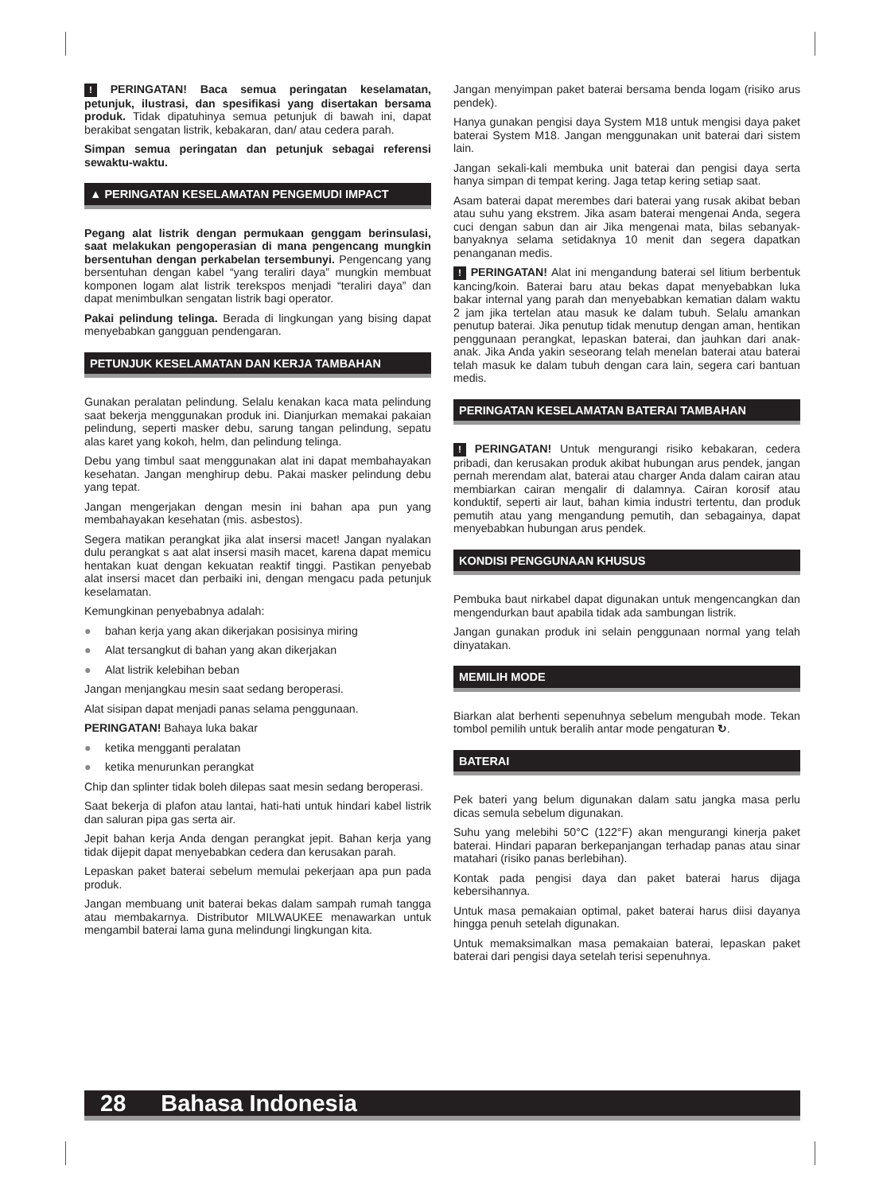! PERINGATAN! Baca semua peringatan keselamatan, petunjuk, ilustrasi, dan spesifikasi yang disertakan bersama produk. Tidak dipatuhinya semua petunjuk di bawah ini, dapat berakibat sengatan listrik, kebakaran, dan/ atau cedera parah.
Simpan semua peringatan dan petunjuk sebagai referensi sewaktu-waktu.
▲ PERINGATAN KESELAMATAN PENGEMUDI IMPACT
Pegang alat listrik dengan permukaan genggam berinsulasi, saat melakukan pengoperasian di mana pengencang mungkin bersentuhan dengan perkabelan tersembunyi. Pengencang yang bersentuhan dengan kabel “yang teraliri daya” mungkin membuat komponen logam alat listrik terekspos menjadi “teraliri daya” dan dapat menimbulkan sengatan listrik bagi operator.
Pakai pelindung telinga. Berada di lingkungan yang bising dapat menyebabkan gangguan pendengaran.
PETUNJUK KESELAMATAN DAN KERJA TAMBAHAN
Gunakan peralatan pelindung. Selalu kenakan kaca mata pelindung saat bekerja menggunakan produk ini. Dianjurkan memakai pakaian pelindung, seperti masker debu, sarung tangan pelindung, sepatu alas karet yang kokoh, helm, dan pelindung telinga.
Debu yang timbul saat menggunakan alat ini dapat membahayakan kesehatan. Jangan menghirup debu. Pakai masker pelindung debu yang tepat.
Jangan mengerjakan dengan mesin ini bahan apa pun yang membahayakan kesehatan (mis. asbestos).
Segera matikan perangkat jika alat insersi macet! Jangan nyalakan dulu perangkat s aat alat insersi masih macet, karena dapat memicu hentakan kuat dengan kekuatan reaktif tinggi. Pastikan penyebab alat insersi macet dan perbaiki ini, dengan mengacu pada petunjuk keselamatan.
Kemungkinan penyebabnya adalah:
● bahan kerja yang akan dikerjakan posisinya miring
● Alat tersangkut di bahan yang akan dikerjakan
● Alat listrik kelebihan beban
Jangan menjangkau mesin saat sedang beroperasi.
Alat sisipan dapat menjadi panas selama penggunaan.
PERINGATAN! Bahaya luka bakar
● ketika mengganti peralatan
● ketika menurunkan perangkat
Chip dan splinter tidak boleh dilepas saat mesin sedang beroperasi.
Saat bekerja di plafon atau lantai, hati-hati untuk hindari kabel listrik dan saluran pipa gas serta air.
Jepit bahan kerja Anda dengan perangkat jepit. Bahan kerja yang tidak dijepit dapat menyebabkan cedera dan kerusakan parah.
Lepaskan paket baterai sebelum memulai pekerjaan apa pun pada produk.
Jangan membuang unit baterai bekas dalam sampah rumah tangga atau membakarnya. Distributor MILWAUKEE menawarkan untuk mengambil baterai lama guna melindungi lingkungan kita.
Jangan menyimpan paket baterai bersama benda logam (risiko arus pendek).
Hanya gunakan pengisi daya System M18 untuk mengisi daya paket baterai System M18. Jangan menggunakan unit baterai dari sistem lain.
Jangan sekali-kali membuka unit baterai dan pengisi daya serta hanya simpan di tempat kering. Jaga tetap kering setiap saat.
Asam baterai dapat merembes dari baterai yang rusak akibat beban atau suhu yang ekstrem. Jika asam baterai mengenai Anda, segera cuci dengan sabun dan air Jika mengenai mata, bilas sebanyak-banyaknya selama setidaknya 10 menit dan segera dapatkan penanganan medis.
! PERINGATAN! Alat ini mengandung baterai sel litium berbentuk kancing/koin. Baterai baru atau bekas dapat menyebabkan luka bakar internal yang parah dan menyebabkan kematian dalam waktu 2 jam jika tertelan atau masuk ke dalam tubuh. Selalu amankan penutup baterai. Jika penutup tidak menutup dengan aman, hentikan penggunaan perangkat, lepaskan baterai, dan jauhkan dari anak-anak. Jika Anda yakin seseorang telah menelan baterai atau baterai telah masuk ke dalam tubuh dengan cara lain, segera cari bantuan medis.
PERINGATAN KESELAMATAN BATERAI TAMBAHAN
! PERINGATAN! Untuk mengurangi risiko kebakaran, cedera pribadi, dan kerusakan produk akibat hubungan arus pendek, jangan pernah merendam alat, baterai atau charger Anda dalam cairan atau membiarkan cairan mengalir di dalamnya. Cairan korosif atau konduktif, seperti air laut, bahan kimia industri tertentu, dan produk pemutih atau yang mengandung pemutih, dan sebagainya, dapat menyebabkan hubungan arus pendek.
KONDISI PENGGUNAAN KHUSUS
Pembuka baut nirkabel dapat digunakan untuk mengencangkan dan mengendurkan baut apabila tidak ada sambungan listrik.
Jangan gunakan produk ini selain penggunaan normal yang telah dinyatakan.
MEMILIH MODE
Biarkan alat berhenti sepenuhnya sebelum mengubah mode. Tekan tombol pemilih untuk beralih antar mode pengaturan ↻.
BATERAI
Pek bateri yang belum digunakan dalam satu jangka masa perlu dicas semula sebelum digunakan.
Suhu yang melebihi 50°C (122°F) akan mengurangi kinerja paket baterai. Hindari paparan berkepanjangan terhadap panas atau sinar matahari (risiko panas berlebihan).
Kontak pada pengisi daya dan paket baterai harus dijaga kebersihannya.
Untuk masa pemakaian optimal, paket baterai harus diisi dayanya hingga penuh setelah digunakan.
Untuk memaksimalkan masa pemakaian baterai, lepaskan paket baterai dari pengisi daya setelah terisi sepenuhnya.
28 Bahasa Indonesia